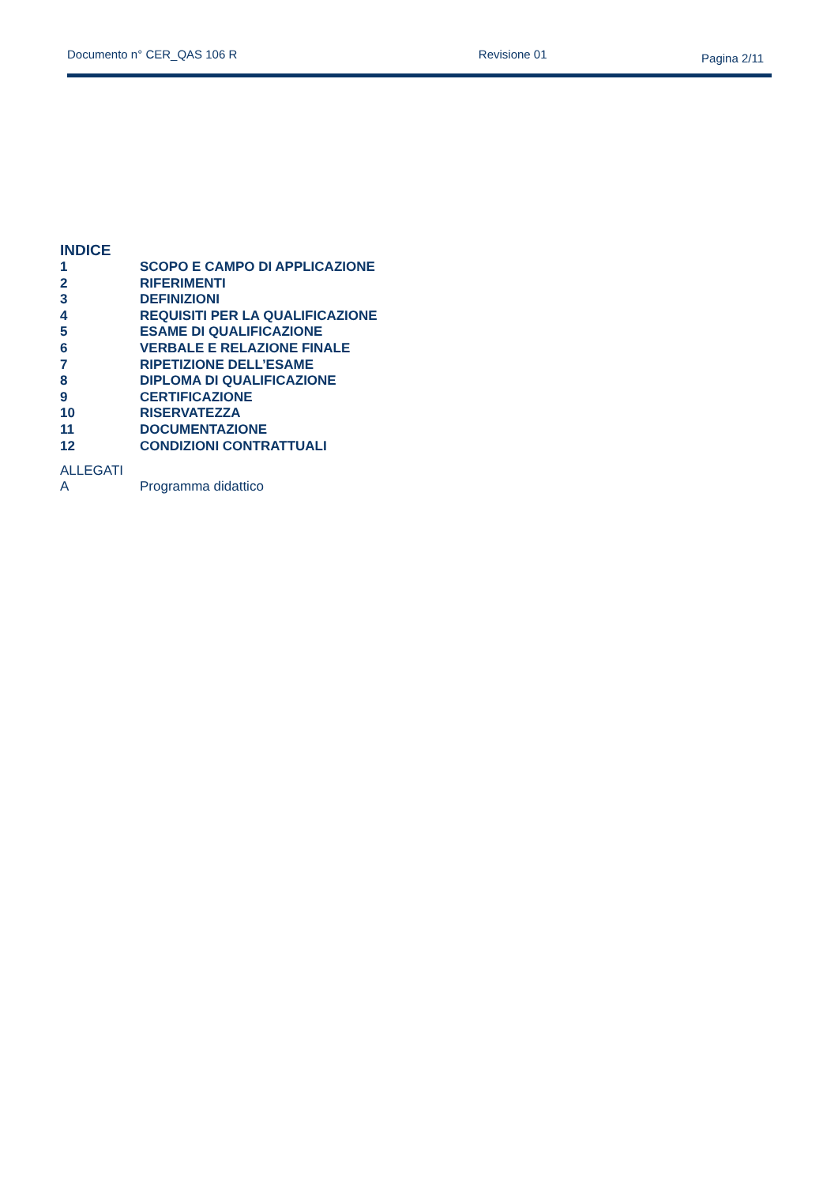Documento n° CER_QAS 106 R Revisione 01 Pagina 2/11
INDICE
1 SCOPO E CAMPO DI APPLICAZIONE
2 RIFERIMENTI
3 DEFINIZIONI
4 REQUISITI PER LA QUALIFICAZIONE
5 ESAME DI QUALIFICAZIONE
6 VERBALE E RELAZIONE FINALE
7 RIPETIZIONE DELL’ESAME
8 DIPLOMA DI QUALIFICAZIONE
9 CERTIFICAZIONE
10 RISERVATEZZA
11 DOCUMENTAZIONE
12 CONDIZIONI CONTRATTUALI
ALLEGATI
A Programma didattico